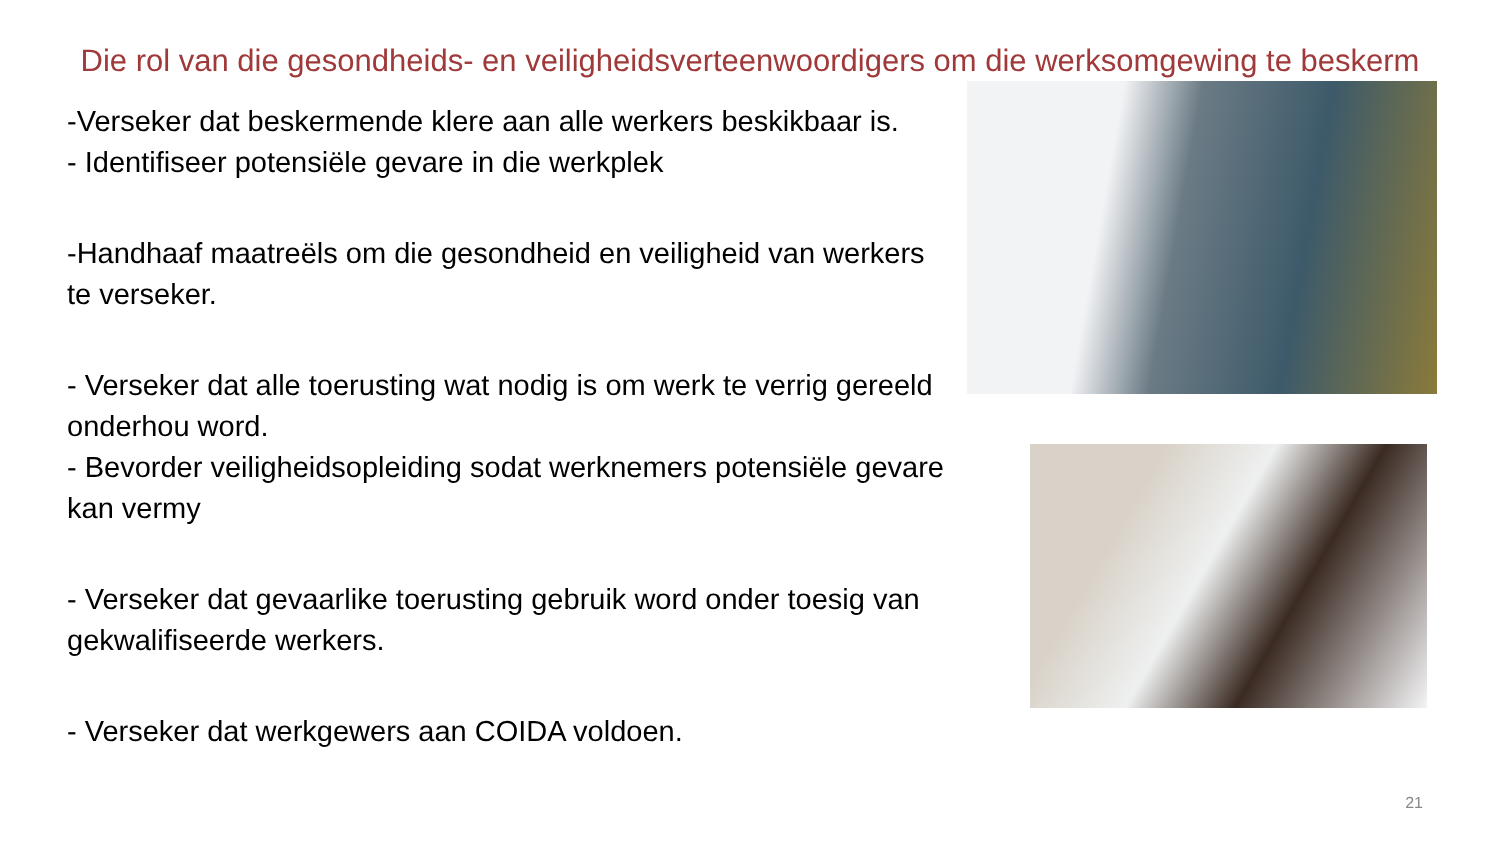Die rol van die gesondheids- en veiligheidsverteenwoordigers om die werksomgewing te beskerm
-Verseker dat beskermende klere aan alle werkers beskikbaar is.
- Identifiseer potensiële gevare in die werkplek
-Handhaaf maatreëls om die gesondheid en veiligheid van werkers te verseker.
- Verseker dat alle toerusting wat nodig is om werk te verrig gereeld onderhou word.
- Bevorder veiligheidsopleiding sodat werknemers potensiële gevare kan vermy
- Verseker dat gevaarlike toerusting gebruik word onder toesig van gekwalifiseerde werkers.
- Verseker dat werkgewers aan COIDA voldoen.
21